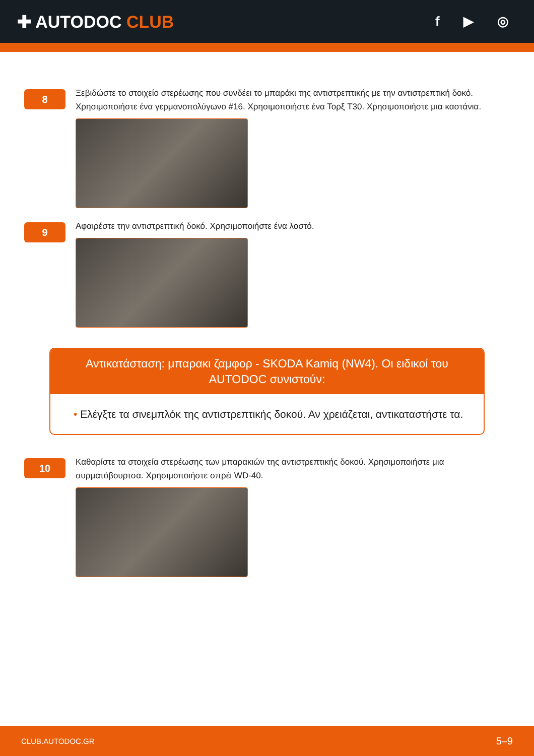✚ AUTODOC CLUB
f ▶ ◎
8
Ξεβιδώστε το στοιχείο στερέωσης που συνδέει το μπαράκι της αντιστρεπτικής με την αντιστρεπτική δοκό. Χρησιμοποιήστε ένα γερμανοπολύγωνο #16. Χρησιμοποιήστε ένα Τορξ T30. Χρησιμοποιήστε μια καστάνια.
9
Αφαιρέστε την αντιστρεπτική δοκό. Χρησιμοποιήστε ένα λοστό.
Αντικατάσταση: μπαρακι ζαμφορ - SKODA Kamiq (NW4). Οι ειδικοί του AUTODOC συνιστούν:
• Ελέγξτε τα σινεμπλόκ της αντιστρεπτικής δοκού. Αν χρειάζεται, αντικαταστήστε τα.
10
Καθαρίστε τα στοιχεία στερέωσης των μπαρακιών της αντιστρεπτικής δοκού. Χρησιμοποιήστε μια συρματόβουρτσα. Χρησιμοποιήστε σπρέι WD-40.
CLUB.AUTODOC.GR 5–9